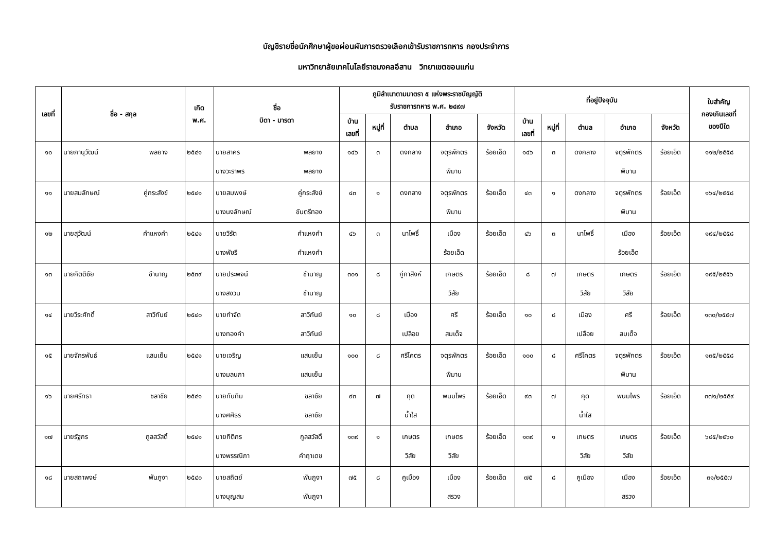บัญชีรายชื่อนักศึกษาผู้ขอผ่อนผันการตรวจเลือกเข้ารับราชการทหาร กองประจำการ
มหาวิทยาลัยเทคโนโลยีราชมงคลอีสาน วิทยาเขตขอนแก่น
| เลขที่ | ชื่อ - สกุล | เกิด พ.ศ. | ชื่อ บิดา - มารดา | ภูมิลำเนาตามมาตรา ๕ แห่งพระราชบัญญัติ รับราชการทหาร พ.ศ. ๒๔๙๗ | | | | | ที่อยู่ปัจจุบัน | | | | | ใบสำคัญ กองเกินเลขที่ ของปีใด |
| --- | --- | --- | --- | --- | --- | --- | --- | --- | --- | --- | --- | --- | --- | --- |
| | | | | บ้าน เลขที่ | หมู่ที่ | ตำบล | อำเภอ | จังหวัด | บ้าน เลขที่ | หมู่ที่ | ตำบล | อำเภอ | จังหวัด | |
| ๑๐ | นายภานุวัฒน์ พลยาง | ๒๕๔๑ | นายสาคร พลยาง นางวะราพร พลยาง | ๑๔๖ | ๓ | ดงกลาง | จตุรพักตร พิมาน | ร้อยเอ็ด | ๑๔๖ | ๓ | ดงกลาง | จตุรพักตร พิมาน | ร้อยเอ็ด | ๑๑๒/๒๕๕๘ |
| ๑๑ | นายสมลักษณ์ คู่กระสังข์ | ๒๕๔๑ | นายสมพงษ์ คู่กระสังข์ นางนงลักษณ์ ขันตรีทอง | ๔๓ | ๑ | ดงกลาง | จตุรพักตร พิมาน | ร้อยเอ็ด | ๔๓ | ๑ | ดงกลาง | จตุรพักตร พิมาน | ร้อยเอ็ด | ๑๖๔/๒๕๕๘ |
| ๑๒ | นายสุวัฒน์ คำแหงคำ | ๒๕๔๑ | นายวิรัต คำแหงคำ นางพัชรี คำแหงคำ | ๔๖ | ๓ | นาโพธิ์ | เมือง ร้อยเอ็ด | ร้อยเอ็ด | ๔๖ | ๓ | นาโพธิ์ | เมือง ร้อยเอ็ด | ร้อยเอ็ด | ๑๙๔/๒๕๕๘ |
| ๑๓ | นายกิตติชัย ชำนาญ | ๒๕๓๙ | นายประพจน์ ชำนาญ นางสงวน ชำนาญ | ๓๐๑ | ๘ | กู่กาสิงห์ | เกษตร วิสัย | ร้อยเอ็ด | ๘ | ๗ | เกษตร วิสัย | เกษตร วิสัย | ร้อยเอ็ด | ๑๙๕/๒๕๕๖ |
| ๑๔ | นายวีระศักดิ์ สาวิกันย์ | ๒๕๔๐ | นายกำจัด สาวิกันย์ นางทองคำ สาวิกันย์ | ๑๐ | ๘ | เมือง เปลือย | ศรี สมเด็จ | ร้อยเอ็ด | ๑๐ | ๘ | เมือง เปลือย | ศรี สมเด็จ | ร้อยเอ็ด | ๑๓๐/๒๕๕๗ |
| ๑๕ | นายจักรพันธ์ แสนเย็น | ๒๕๔๑ | นายเจริญ แสนเย็น นางมลนภา แสนเย็น | ๑๐๐ | ๘ | ศรีโคตร | จตุรพักตร พิมาน | ร้อยเอ็ด | ๑๐๐ | ๘ | ศรีโคตร | จตุรพักตร พิมาน | ร้อยเอ็ด | ๑๓๕/๒๕๕๘ |
| ๑๖ | นายศรัทธา ชลาชัย | ๒๕๔๑ | นายทับทิม ชลาชัย นางศศิธร ชลาชัย | ๙๓ | ๗ | กุด น้ำใส | พนมไพร | ร้อยเอ็ด | ๙๓ | ๗ | กุด น้ำใส | พนมไพร | ร้อยเอ็ด | ๓๗๑/๒๕๕๙ |
| ๑๗ | นายรัฐกร กูลสวัสดิ์ | ๒๕๔๑ | นายกิติกร กูลสวัสดิ์ นางพรรณิภา คำฤาเดช | ๑๓๙ | ๑ | เกษตร วิสัย | เกษตร วิสัย | ร้อยเอ็ด | ๑๓๙ | ๑ | เกษตร วิสัย | เกษตร วิสัย | ร้อยเอ็ด | ๖๔๕/๒๕๖๐ |
| ๑๘ | นายสถาพงษ์ พันภูงา | ๒๕๔๐ | นายสถิตย์ พันภูงา นางบุญสม พันภูงา | ๗๕ | ๘ | คูเมือง | เมือง สรวง | ร้อยเอ็ด | ๗๕ | ๘ | คูเมือง | เมือง สรวง | ร้อยเอ็ด | ๓๑/๒๕๕๗ |